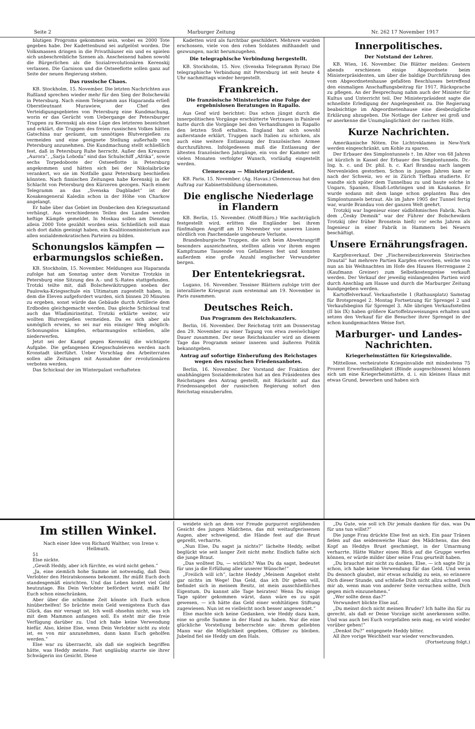Seite 2 Marburger Zeitung Nr. 262 17 November 1917
blutigen Progroms gekommen sein, wobei es 2000 Tote gegeben habe. Der Kadettenbund sei aufgelöst worden. Die Volksmassen dringen in die Privathäuser ein und es spielen sich unbeschreibliche Szenen ab. Anscheinend haben sowohl die Bürgerlichen als die Sozialrevolutionären Kerenskij verlassen. Die Garnison und die Ostseeflotte sollen ganz auf Seite der neuen Regierung stehen.
Das russische Chaos.
KB. Stockholm, 15. November. Die letzten Nachrichten aus Rußland sprechen wieder mehr für den Sieg der Bolschewiki in Petersburg. Nach einem Telegramm aus Haparanda erließ Oberstleutnant Murawiew, der Chef des Verteidigungsgebietes von Petersburg eine Kundmachung, worin er das Gerücht vom Uebergange der Petersburger Truppen zu Kerenskij als eine Lüge des letzteren bezeichnet und erklärt, die Truppen des freien russischen Volkes hätten Gatschina nur geräumt, um unnötiges Blutvergießen zu vermeiden und eine geeignete Stellung außerhalb von Petersburg anzunehmen. Die Kundmachung stellt schließlich fest, daß in Petersburg Ruhe herrscht. Außer den Kreuzern „Aurora“, „Sarja Loboda“ sind das Schulschiff „Afrika“, sowie sechs Torpedoboote der Ostseeflotte in Petersburg angekommen und hätten sich bei der Nikolaibrücke verankert, wo sie im Notfalle ganz Petersburg beschießen könnten. Nach finnischen Zeitungen habe Kerenskij in der Schlacht von Petersburg den Kürzeren gezogen. Nach einem Telegramm an das „Svenska Dagbladet“ ist der Kosakengeneral Kaledin schon in der Höhe von Charkow angelangt.
Er habe über das Gebiet im Donbecken den Kriegszustand verhängt. Aus verschiedenen Teilen des Landes werden heftige Kämpfe gemeldet. In Moskau sollen am Dienstag allein 2000 Tote gezählt worden sein. Schließlich soll man sich dort dahin geeinigt haben, ein Koalitionsministerium aus allen sozialdemokratischen Parteien zu bilden.
Schonungslos kämpfen — erbarmungslos schießen.
KB. Stockholm, 15. November. Meldungen aus Haparanda zufolge hat am Sonntag unter dem Vorsitze Trotzkis in Petersburg eine Sitzung des A.- und S.-Rates stattgefunden. Trotzki teilte mit, daß Bolschewikitruppen soeben der Paulowka-Kriegsschule ein Ultimatum zugestellt haben, in dem die Eleven aufgefordert wurden, sich binnen 20 Minuten zu ergeben, sonst würde das Gebäude durch Artillerie dem Erdboden gleichgemacht werden. Das gleiche Schicksal traf auch das Wladimirinstitut. Trotzki erklärte weiter, wir wollten Blutvergießen vermeiden. Da es sich aber als unmöglich erwies, so sei nur ein einziger Weg möglich: Schonungslos kämpfen, erbarmungslos schießen, alle niederwerfen.
Jetzt sei der Kampf gegen Kerenskij die wichtigste Aufgabe. Die gefangenen Kriegsschuleleven werden nach Kronstadt überführt. Ueber Vorschlag des Arbeiterrates sollen alle Zeitungen mit Ausnahme der revolutionären verboten werden.
Das Schicksal der im Winterpalast verhafteten
Kadetten wird als furchtbar geschildert. Mehrere wurden erschossen, viele von den rohen Soldaten mißhandelt und gezwungen, nackt herumzugehen.
Die telegraphische Verbindung hergestellt.
KB. Stockholm, 15. Nov. (Svenska Telegramm Byran) Die telegraphische Verbindung mit Petersburg ist seit heute 4 Uhr nachmittags wieder hergestellt.
Frankreich.
Die französische Ministerkrise eine Folge der ergebnislosen Beratungen in Rapallo.
Aus Genf wird berichtet: Das schon jüngst durch die innerpolitischen Vorgänge erschütterte Vertrauen in Painlevé hatte durch die Vorgänge bei den Verhandlungen in Rapallo den letzten Stoß erhalten. England hat sich sowohl außerstande erklärt, Truppen nach Italien zu schicken, als auch eine weitere Entlassung der französischen Armee durchzuführen. Infolgedessen muß die Entlassung der ältesten französischen Jahrgänge, ein von der Kammer seit vielen Monaten verfolgter Wunsch, vorläufig eingestellt werden.
Clemenceau — Ministerpräsident.
KB. Paris, 15. November. (Ag. Havas.) Clemenceau hat den Auftrag zur Kabinettsbildung übernommen.
Die englische Niederlage in Flandern
KB. Berlin, 15. November. (Wolff-Büro.) Wie nachträglich festgestellt wird, erlitten die Engländer bei ihrem fünfmaligen Angriff am 10 November vor unseren Linien nördlich von Paschendaele ungeheure Verluste.
Brandenburgische Truppen, die sich beim Abwehrangriff besonders auszeichneten, stellten allein vor ihrem engen Kampfraume Tausende von Gefallenen fest und konnten außerdem eine große Anzahl englischer Verwundeter bergen.
Der Ententekriegsrat.
Lugano, 16. November. Tessiner Blättern zufolge tritt der interalliierte Kriegsrat zum erstenmal am 19. November in Paris zusammen.
Deutsches Reich.
Das Programm des Reichskanzlers.
Berlin, 16. November. Der Reichstag tritt am Donnerstag den 29. November zu einer Tagung von etwa zweiwöchiger Dauer zusammen. Der neue Reichskanzler wird an diesem Tage das Programm seiner inneren und äußeren Politik bekanntgeben.
Antrag auf sofortige Einberufung des Reichstages wegen des russischen Friedensanbotes.
Berlin, 16. November. Der Vorstand der Fraktion der unabhängigen Sozialdemokraten hat an den Präsidenten des Reichstages den Antrag gestellt, mit Rücksicht auf das Friedensangebot der russischen Regierung sofort den Reichstag einzuberufen.
Innerpolitisches.
Der Notstand der Lehrer.
KB. Wien, 16. November. Die Blätter melden: Gestern abends erschienen einige Abgeordnete beim Ministerpräsidenten, um über die baldige Durchführung des vom Abgeordnetenhause gefaßten Beschlusses betreffend den einmaligen Anschaffungsbeitrag für 1917, Rücksprache zu pflegen. An der Besprechung nahm auch der Minister für Kultus und Unterricht teil. Der Ministerpräsident sagte die schnellste Erledigung der Angelegenheit zu. Die Regierung beabsichtige im Abgeordnetenhause eine diesbezügliche Erklärung abzugeben. Die Notlage der Lehrer sei groß und er anerkenne die Unumgänglichkeit der raschen Hilfe.
Kurze Nachrichten.
Amerikanische Nöten. Die Lichtreklamen in New-York werden eingeschränkt, um Kohle zu sparen.
Der Erbauer des Simplontunnels †. Im Alter von 68 Jahren ist kürzlich in Kassel der Erbauer des Simplontunnels, Dr.-Ing. h. c. und Dr. phil. h. c. Karl Brandau nach langem Nervenleiden gestorben. Schon in jungen Jahren kam er nach der Schweiz, wo er in Zürich Tiefbau studierte. Er wandte sich später dem Tunnelbau zu und baute solche in Ungarn, Spanien, Elsaß-Lothringen und im Kaukasus. Er wurde sodann mit dem lange schon geplanten Bau des Simplontunnels betraut. Als im Jahre 1905 der Tunnel fertig war, wurde Brandau von der ganzen Welt geehrt.
Trotzkij war Ingenieur einer südböhmischen Fabrik. Nach dem „Česky Demnik“ war der Führer der Bolschewiken Trotzkij (der früher Bronstein hieß) vor sechs Jahren als Ingenieur in einer Fabrik in Hammern bei Neuern beschäftigt.
Unsere Ernährungsfragen.
Karpfenverkauf. Der „Fischereibezirksverein Steirisches Drautal“ hat mehrere Partien Karpfen erworben, welche von nun an bis Weihnachten im Hofe des Hauses Herrengasse 2 (Kaufmann Greiner) zum Selbstkostenpreise verkauft werden. Der Verkauf der jeweilig einlangenden Partien wird durch Anschlag am Hause und durch die Marburger Zeitung kundgegeben werden.
Kartoffelverkauf. Verkaufsstelle 1 (Rathausplatz) Samstag für Brotsprengel 2. Montag Fortsetzung für Sprengel 2 und Verkaufsbeginn für Sprengel 3. Alle übrigen Verkaufsstellen (II bis IX) haben größere Kartoffelzuweisungen erhalten und setzen den Verkauf für die Besucher ihrer Sprengel in der schon kundgemachten Weise fort.
Marburger- und Landes-Nachrichten.
Kriegerheimstätten für Kriegsinvalide.
Mittellose, verheiratete Kriegsinvalide mit mindestens 75 Prozent Erwerbsunfähigkeit (Blinde ausgeschlossen) können sich um eine Kriegerheimstätte, d. i. ein kleines Haus mit etwas Grund, bewerben und haben sich
Im stillen Winkel.
Nach einer Idee von Richard Walther, von Irene v. Hellmuth.
51
Else nickte.
„Gewiß Heddy, aber ich fürchte, es wird nicht gehen.“
„Ja, eine ziemlich hohe Summe ist notwendig, daß Dein Verlobter den Heiratskonsens bekommt. Ihr müßt Euch doch standesgemäß einrichten. Und das Leben kostet viel Geld heutzutage. Bis Dein Verlobter befördert wird, müßt Ihr Euch schon einschränken.
Aber über die schlimme Zeit könnte ich Euch schon hinüberhelfen! So brächte mein Geld wenigstens Euch das Glück, das mir versagt ist. Ich weiß ohnehin nicht, was ich mit dem Mammon anfangen soll. Es steht mir die freie Verfügung darüber zu. Und ich habe keine Verwendung hiefür. Also, kleine Else, wenn Dein Verlobter nicht zu stolz ist, es von mir anzunehmen, dann kann Euch geholfen werden.“
Else war zu überrascht, als daß sie sogleich begriffen hätte, was Heddy meinte. Fast ungläubig starrte sie ihrer Schwägerin ins Gesicht. Diese
weidete sich an dem vor Freude purpurrot erglühenden Gesicht des jungen Mädchens, das mit weitaufgerissenen Augen, aber schweigend, die Hände fest auf die Brust gepreßt, verharrte.
„Nun Else, Du sagst ja nichts?“ lächelte Heddy, selbst beglückt wie seit langer Zeit nicht mehr. Endlich faßte sich die junge Braut.
„Das wolltest Du, — wirklich? Was Du da sagst, bedeutet für uns ja die Erfüllung aller unserer Wünsche!“
„Freilich will ich“, lachte Heddy „Meinem Angebot steht gar nichts im Wege! Das Geld, das ich Dir geben will, befindet sich in meinem Besitz, ist mein ausschließliches Eigentum. Du kannst alle Tage heiraten! Wenn Du einige Tage später gekommen wärst, dann wäre es zu spät gewesen, — ich hätte das Geld einer wohltätigen Stiftung zugewiesen. Nun ist es vielleicht noch besser angewendet.“
Else machte sich keine Gedanken, wie Heddy dazu kam, eine so große Summe in der Hand zu haben. Nur die eine glückliche Vorstellung beherrschte sie: ihrem geliebten Mann war die Möglichkeit gegeben, Offizier zu bleiben. Jubelnd fiel sie Heddy um den Hals.
„Du Gute, wie soll ich Dir jemals danken für das, was Du für uns tun willst?“
Die junge Frau drückte Else fest an sich. Ein paar Tränen fielen auf das seidenweiche Haar des Mädchens, das den Kopf an Heddys Brust geschmiegt, in der Umarmung verharrte. Hätte Walter einen Blick auf die Gruppe werfen können, er würde milder über seine Frau geurteilt haben.
„Du brauchst mir nicht zu danken, Else, — ich sagte Dir ja schon, ich habe keine Verwendung für das Geld. Und wenn Du dennoch glaubst, mir etwas schuldig zu sein, so erinnere Dich dieser Stunde, und schließe Dich nicht allzu schnell von mir ab, wenn man von anderer Seite versuchen sollte, Dich gegen mich einzunehmen.“
„Wer sollte denn das?“
Verwundert blickte Else auf.
„Du meinst doch nicht meinen Bruder? Ich halte ihn für zu gerecht, als daß er Deine Vorzüge nicht anerkennen sollte. Und was auch bei Euch vorgefallen sein mag, es wird wieder vorüber gehen!“
„Denkst Du?“ entgegnete Heddy bitter.
All ihre vorige Weichheit war wieder verschwunden.
(Fortsetzung folgt.)